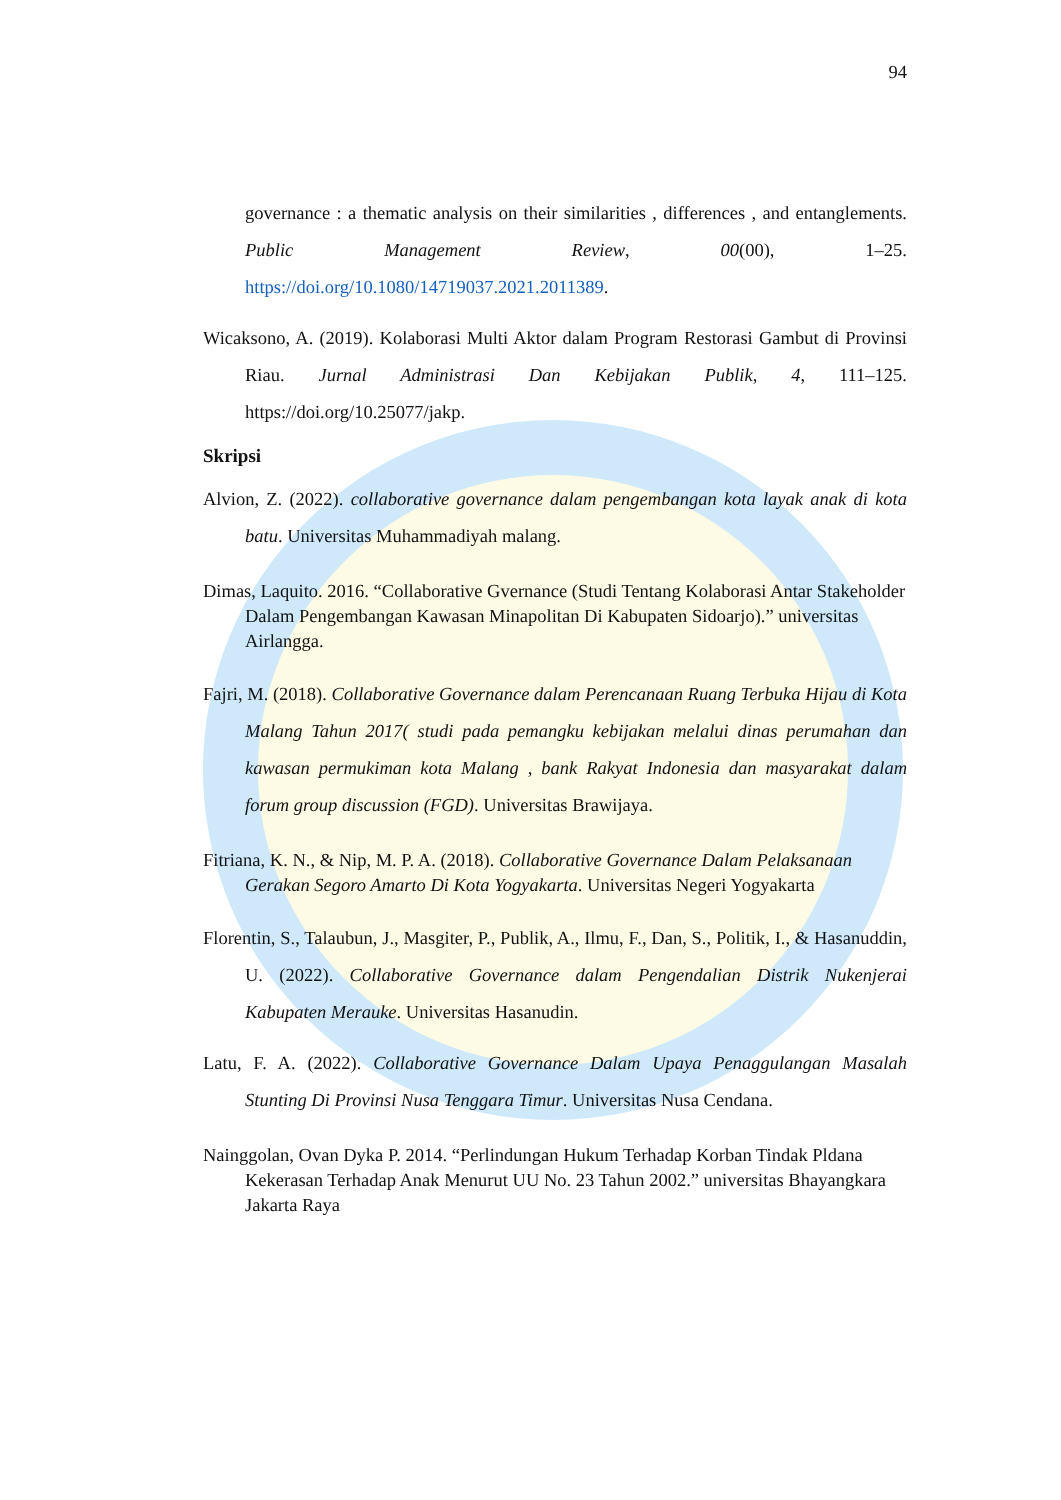94
governance : a thematic analysis on their similarities , differences , and entanglements. Public Management Review, 00(00), 1–25. https://doi.org/10.1080/14719037.2021.2011389.
Wicaksono, A. (2019). Kolaborasi Multi Aktor dalam Program Restorasi Gambut di Provinsi Riau. Jurnal Administrasi Dan Kebijakan Publik, 4, 111–125. https://doi.org/10.25077/jakp.
Skripsi
Alvion, Z. (2022). collaborative governance dalam pengembangan kota layak anak di kota batu. Universitas Muhammadiyah malang.
Dimas, Laquito. 2016. “Collaborative Gvernance (Studi Tentang Kolaborasi Antar Stakeholder Dalam Pengembangan Kawasan Minapolitan Di Kabupaten Sidoarjo).” universitas Airlangga.
Fajri, M. (2018). Collaborative Governance dalam Perencanaan Ruang Terbuka Hijau di Kota Malang Tahun 2017( studi pada pemangku kebijakan melalui dinas perumahan dan kawasan permukiman kota Malang , bank Rakyat Indonesia dan masyarakat dalam forum group discussion (FGD). Universitas Brawijaya.
Fitriana, K. N., & Nip, M. P. A. (2018). Collaborative Governance Dalam Pelaksanaan Gerakan Segoro Amarto Di Kota Yogyakarta. Universitas Negeri Yogyakarta
Florentin, S., Talaubun, J., Masgiter, P., Publik, A., Ilmu, F., Dan, S., Politik, I., & Hasanuddin, U. (2022). Collaborative Governance dalam Pengendalian Distrik Nukenjerai Kabupaten Merauke. Universitas Hasanudin.
Latu, F. A. (2022). Collaborative Governance Dalam Upaya Penaggulangan Masalah Stunting Di Provinsi Nusa Tenggara Timur. Universitas Nusa Cendana.
Nainggolan, Ovan Dyka P. 2014. “Perlindungan Hukum Terhadap Korban Tindak Pldana Kekerasan Terhadap Anak Menurut UU No. 23 Tahun 2002.” universitas Bhayangkara Jakarta Raya